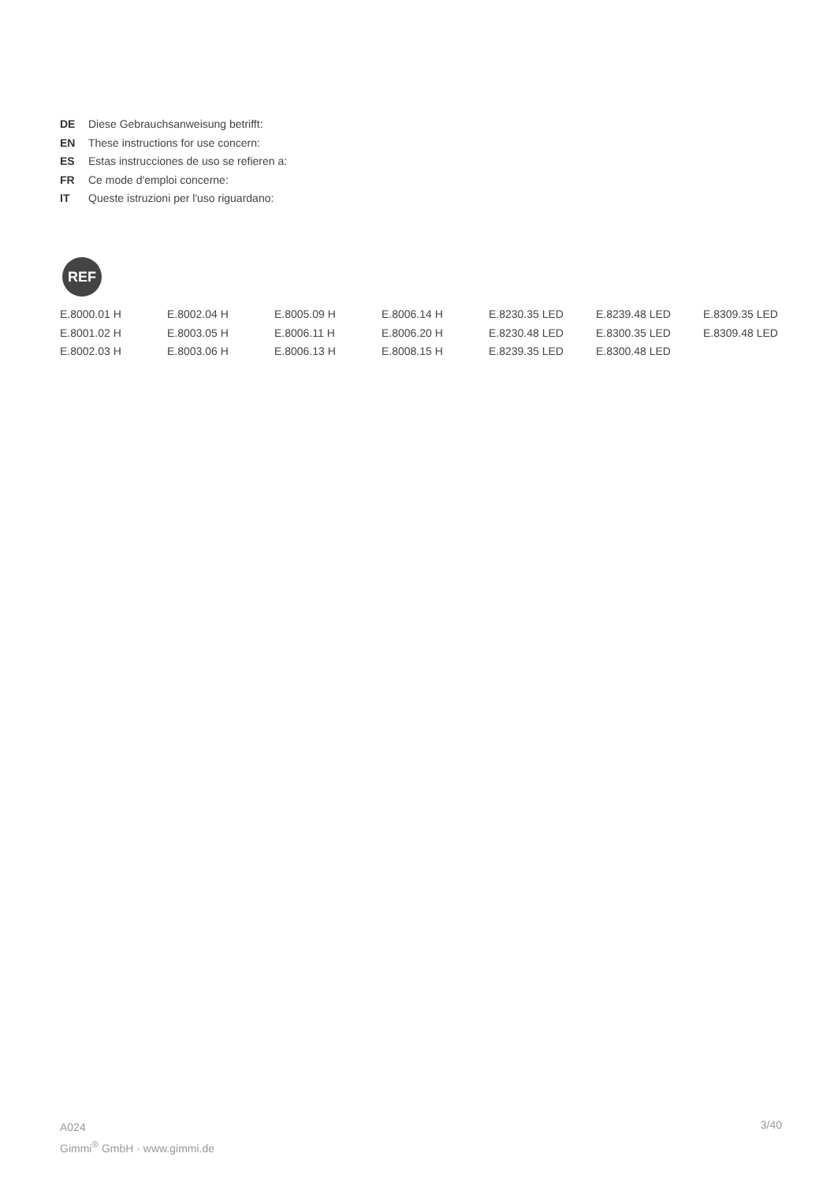DE Diese Gebrauchsanweisung betrifft:
EN These instructions for use concern:
ES Estas instrucciones de uso se refieren a:
FR Ce mode d'emploi concerne:
IT Queste istruzioni per l'uso riguardano:
REF
| E.8000.01 H | E.8002.04 H | E.8005.09 H | E.8006.14 H | E.8230.35 LED | E.8239.48 LED | E.8309.35 LED |
| E.8001.02 H | E.8003.05 H | E.8006.11 H | E.8006.20 H | E.8230.48 LED | E.8300.35 LED | E.8309.48 LED |
| E.8002.03 H | E.8003.06 H | E.8006.13 H | E.8008.15 H | E.8239.35 LED | E.8300.48 LED | |
A024
Gimmi<sup>®</sup> GmbH · www.gimmi.de
3/40